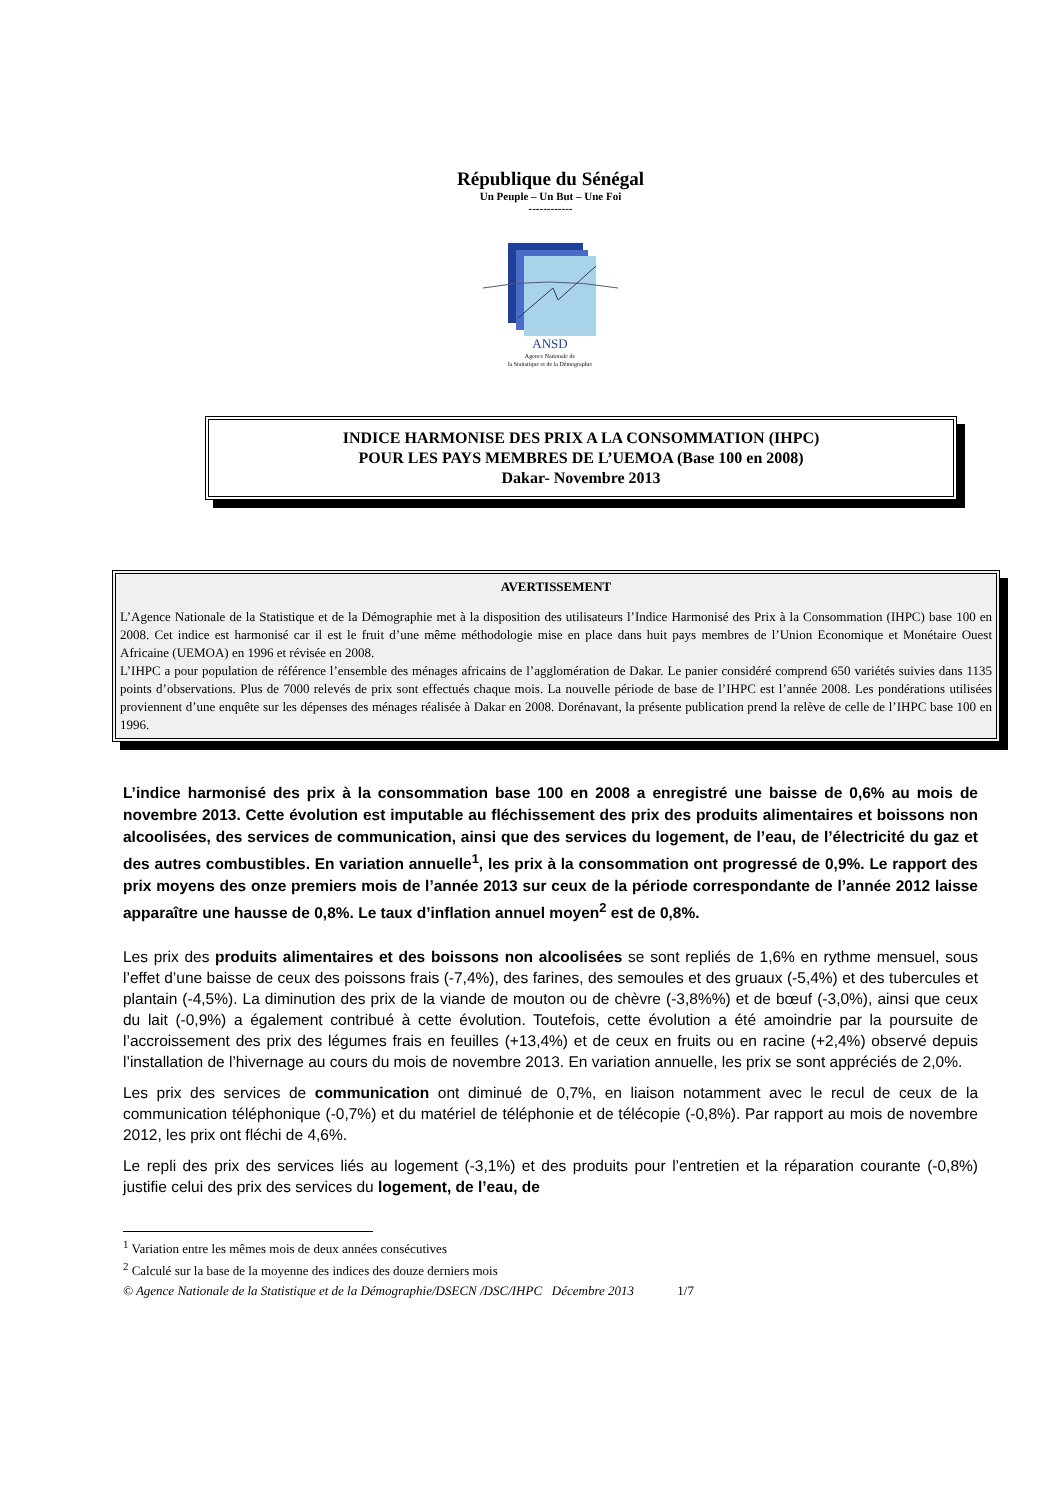République du Sénégal
Un Peuple – Un But – Une Foi
------------
ANSD
Agence Nationale de
la Statistique et de la Démographie
INDICE HARMONISE DES PRIX A LA CONSOMMATION (IHPC)
POUR LES PAYS MEMBRES DE L’UEMOA (Base 100 en 2008)
Dakar- Novembre 2013
AVERTISSEMENT
L’Agence Nationale de la Statistique et de la Démographie met à la disposition des utilisateurs l’Indice Harmonisé des Prix à la Consommation (IHPC) base 100 en 2008. Cet indice est harmonisé car il est le fruit d’une même méthodologie mise en place dans huit pays membres de l’Union Economique et Monétaire Ouest Africaine (UEMOA) en 1996 et révisée en 2008.
L’IHPC a pour population de référence l’ensemble des ménages africains de l’agglomération de Dakar. Le panier considéré comprend 650 variétés suivies dans 1135 points d’observations. Plus de 7000 relevés de prix sont effectués chaque mois. La nouvelle période de base de l’IHPC est l’année 2008. Les pondérations utilisées proviennent d’une enquête sur les dépenses des ménages réalisée à Dakar en 2008. Dorénavant, la présente publication prend la relève de celle de l’IHPC base 100 en 1996.
L’indice harmonisé des prix à la consommation base 100 en 2008 a enregistré une baisse de 0,6% au mois de novembre 2013. Cette évolution est imputable au fléchissement des prix des produits alimentaires et boissons non alcoolisées, des services de communication, ainsi que des services du logement, de l’eau, de l’électricité du gaz et des autres combustibles. En variation annuelle<sup>1</sup>, les prix à la consommation ont progressé de 0,9%. Le rapport des prix moyens des onze premiers mois de l’année 2013 sur ceux de la période correspondante de l’année 2012 laisse apparaître une hausse de 0,8%. Le taux d’inflation annuel moyen<sup>2</sup> est de 0,8%.
Les prix des produits alimentaires et des boissons non alcoolisées se sont repliés de 1,6% en rythme mensuel, sous l’effet d’une baisse de ceux des poissons frais (-7,4%), des farines, des semoules et des gruaux (-5,4%) et des tubercules et plantain (-4,5%). La diminution des prix de la viande de mouton ou de chèvre (-3,8%%) et de bœuf (-3,0%), ainsi que ceux du lait (-0,9%) a également contribué à cette évolution. Toutefois, cette évolution a été amoindrie par la poursuite de l’accroissement des prix des légumes frais en feuilles (+13,4%) et de ceux en fruits ou en racine (+2,4%) observé depuis l’installation de l’hivernage au cours du mois de novembre 2013. En variation annuelle, les prix se sont appréciés de 2,0%.
Les prix des services de communication ont diminué de 0,7%, en liaison notamment avec le recul de ceux de la communication téléphonique (-0,7%) et du matériel de téléphonie et de télécopie (-0,8%). Par rapport au mois de novembre 2012, les prix ont fléchi de 4,6%.
Le repli des prix des services liés au logement (-3,1%) et des produits pour l’entretien et la réparation courante (-0,8%) justifie celui des prix des services du logement, de l’eau, de
<sup>1</sup> Variation entre les mêmes mois de deux années consécutives
<sup>2</sup> Calculé sur la base de la moyenne des indices des douze derniers mois
© Agence Nationale de la Statistique et de la Démographie/DSECN /DSC/IHPC Décembre 2013 1/7